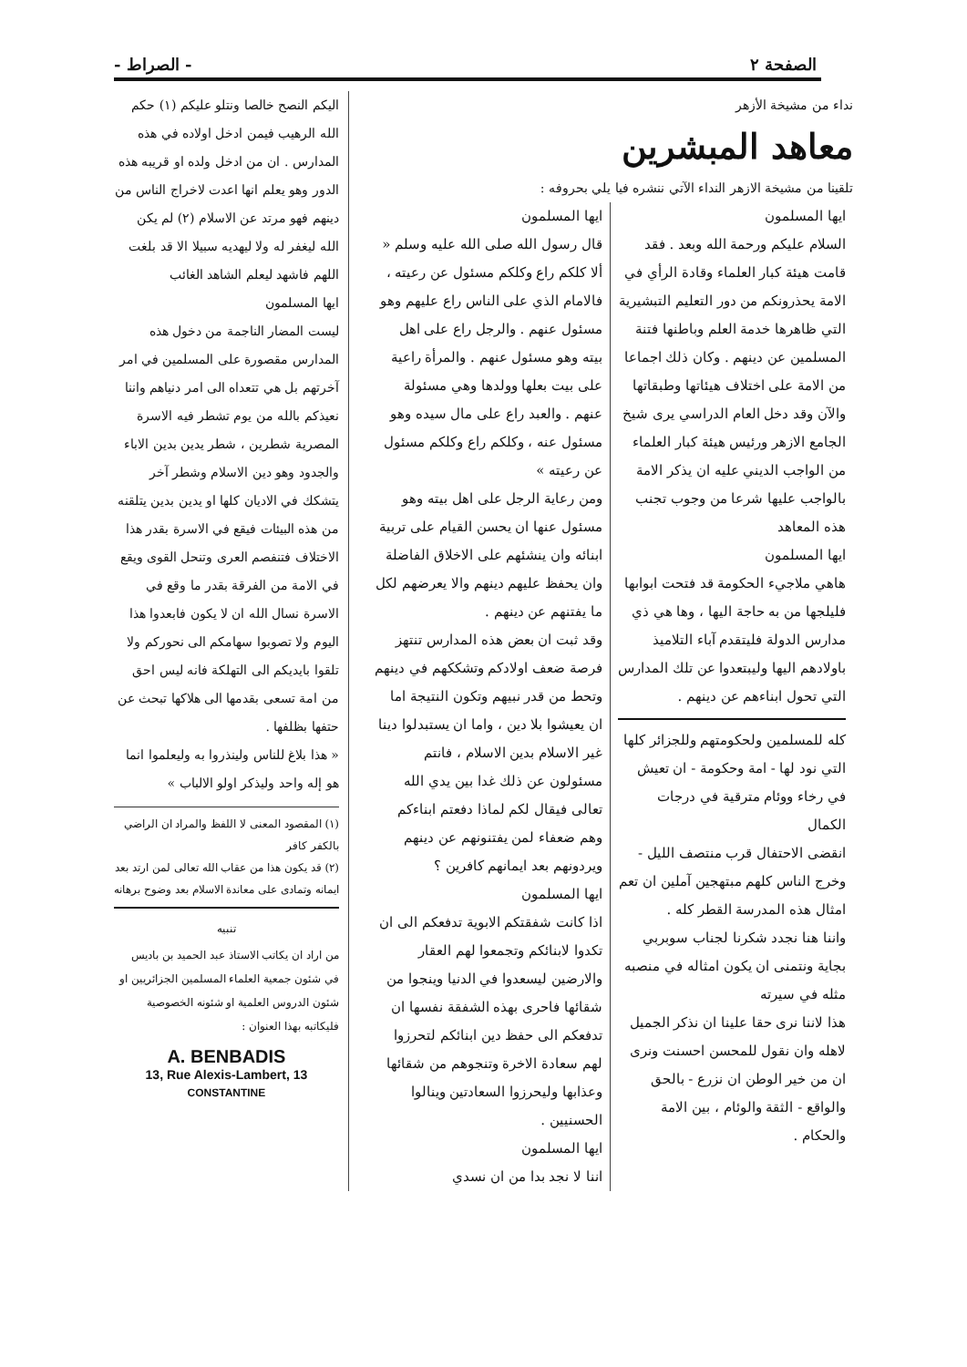الصفحة ٢ - الصراط -
نداء من مشيخة الأزهر
معاهد المبشرين
تلقينا من مشيخة الازهر النداء الآتي ننشره فيا يلي بحروفه :
ايها المسلمون
السلام عليكم ورحمة الله وبعد . فقد قامت هيئة كبار العلماء وقادة الرأي في الامة يحذرونكم من دور التعليم التبشيرية التي ظاهرها خدمة العلم وباطنها فتنة المسلمين عن دينهم . وكان ذلك اجماعا من الامة على اختلاف هيئاتها وطبقاتها والآن وقد دخل العام الدراسي يرى شيخ الجامع الازهر ورئيس هيئة كبار العلماء من الواجب الديني عليه ان يذكر الامة بالواجب عليها شرعا من وجوب تجنب هذه المعاهد
ايها المسلمون
هاهي ملاجيء الحكومة قد فتحت ابوابها فليلجها من به حاجة اليها ، وها هي ذي مدارس الدولة فليتقدم آباء التلاميذ باولادهم اليها وليبتعدوا عن تلك المدارس التي تحول ابناءهم عن دينهم .
كله للمسلمين ولحكومتهم وللجزائر كلها التي نود لها - امة وحكومة - ان تعيش في رخاء ووئام مترقية في درجات الكمال
انقضى الاحتفال قرب منتصف الليل - وخرج الناس كلهم مبتهجين آملين ان تعم امثال هذه المدرسة القطر كله .
واننا هنا نجدد شكرنا لجناب سوبربي بجاية ونتمنى ان يكون امثاله في منصبه مثله في سيرته
هذا لاننا نرى حقا علينا ان نذكر الجميل لاهله وان نقول للمحسن احسنت ونرى ان من خير الوطن ان نزرع - بالحق والواقع - الثقة والوئام ، بين الامة والحكام .
ايها المسلمون
قال رسول الله صلى الله عليه وسلم « ألا كلكم راع وكلكم مسئول عن رعيته ، فالامام الذي على الناس راع عليهم وهو مسئول عنهم . والرجل راع على اهل بيته وهو مسئول عنهم . والمرأة راعية على بيت بعلها وولدها وهي مسئولة عنهم . والعبد راع على مال سيده وهو مسئول عنه ، وكلكم راع وكلكم مسئول عن رعيته »
ومن رعاية الرجل على اهل بيته وهو مسئول عنها ان يحسن القيام على تربية ابنائه وان ينشئهم على الاخلاق الفاضلة وان يحفظ عليهم دينهم والا يعرضهم لكل ما يفتنهم عن دينهم .
وقد ثبت ان بعض هذه المدارس تنتهز فرصة ضعف اولادكم وتشككهم في دينهم وتحط من قدر نبيهم وتكون النتيجة اما ان يعيشوا بلا دين ، واما ان يستبدلوا دينا غير الاسلام بدين الاسلام ، فانتم مسئولون عن ذلك غدا بين يدي الله تعالى فيقال لكم لماذا دفعتم ابناءكم وهم ضعفاء لمن يفتنونهم عن دينهم ويردونهم بعد ايمانهم كافرين ؟
ايها المسلمون
اذا كانت شفقتكم الابوية تدفعكم الى ان تكدوا لابنائكم وتجمعوا لهم العقار والارضين ليسعدوا في الدنيا وينجوا من شقائها فاحرى بهذه الشفقة نفسها ان تدفعكم الى حفظ دين ابنائكم لتحرزوا لهم سعادة الاخرة وتنجوهم من شقائها وعذابها وليحرزوا السعادتين وينالوا الحسنيين .
ايها المسلمون
اننا لا نجد بدا من ان نسدي
اليكم النصح خالصا ونتلو عليكم (١) حكم الله الرهيب فيمن ادخل اولاده في هذه المدارس . ان من ادخل ولده او قريبه هذه الدور وهو يعلم انها اعدت لاخراج الناس من دينهم فهو مرتد عن الاسلام (٢) لم يكن الله ليغفر له ولا ليهديه سبيلا الا قد بلغت اللهم فاشهد ليعلم الشاهد الغائب
ايها المسلمون
ليست المضار الناجمة من دخول هذه المدارس مقصورة على المسلمين في امر آخرتهم بل هي تتعداه الى امر دنياهم واننا نعيذكم بالله من يوم تشطر فيه الاسرة المصرية شطرين ، شطر يدين بدين الاباء والجدود وهو دين الاسلام وشطر آخر يتشكك في الاديان كلها او يدين بدين يتلقنه من هذه البيئات فيقع في الاسرة بقدر هذا الاختلاف فتنفصم العرى وتنحل القوى ويقع في الامة من الفرقة بقدر ما وقع في الاسرة نسال الله ان لا يكون فابعدوا هذا اليوم ولا تصوبوا سهامكم الى نحوركم ولا تلقوا بايديكم الى التهلكة فانه ليس احق من امة تسعى بقدمها الى هلاكها تبحث عن حتفها بظلفها .
« هذا بلاغ للناس ولينذروا به وليعلموا انما هو إله واحد وليذكر اولو الالباب »
(١) المقصود المعنى لا اللفظ والمراد ان الراضي بالكفر كافر
(٢) قد يكون هذا من عقاب الله تعالى لمن ارتد بعد ايمانه وتمادى على معاندة الاسلام بعد وضوح برهانه
تنبيه
من اراد ان يكاتب الاستاذ عبد الحميد بن باديس في شئون جمعية العلماء المسلمين الجزائريين او شئون الدروس العلمية او شئونه الخصوصية فليكاتبه بهذا العنوان :
A. BENBADIS
13, Rue Alexis-Lambert, 13
CONSTANTINE